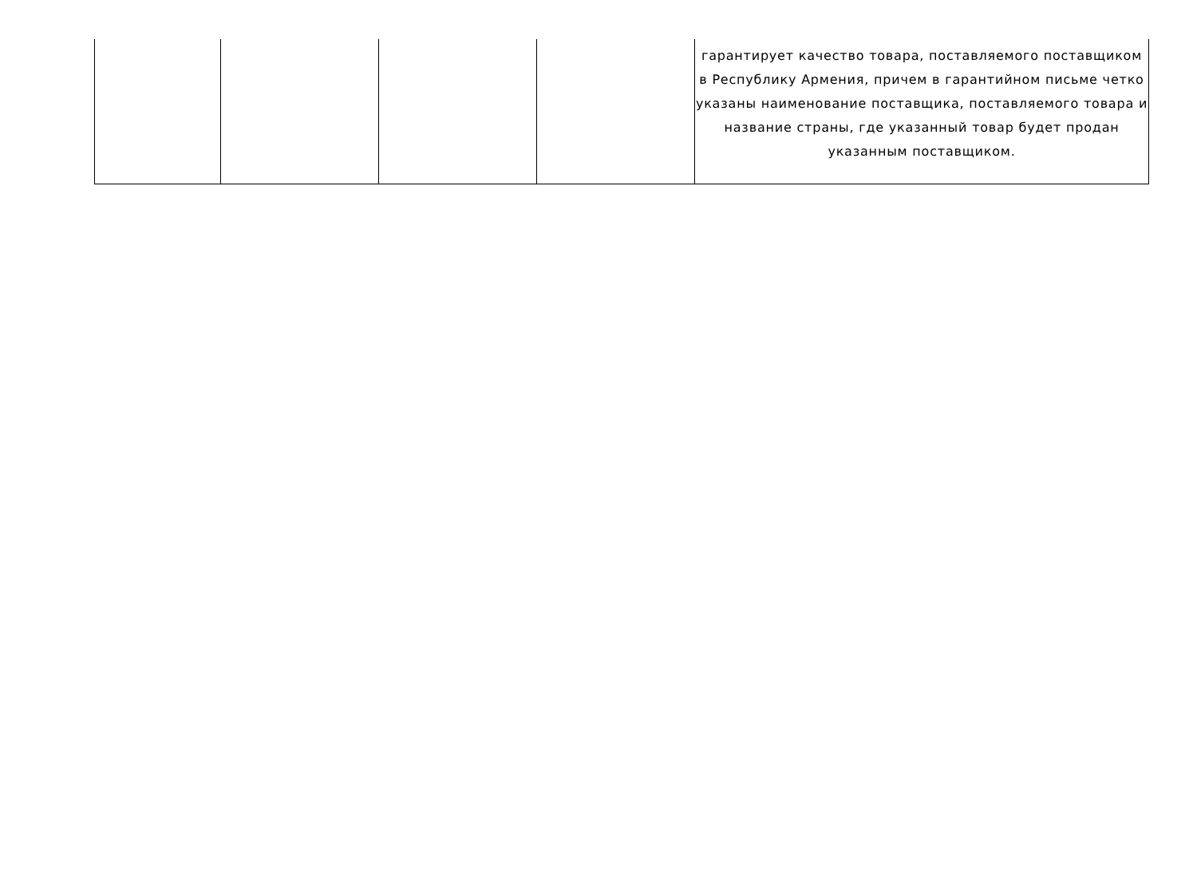| | | | | гарантирует качество товара, поставляемого поставщиком в Республику Армения, причем в гарантийном письме четко указаны наименование поставщика, поставляемого товара и название страны, где указанный товар будет продан указанным поставщиком. |